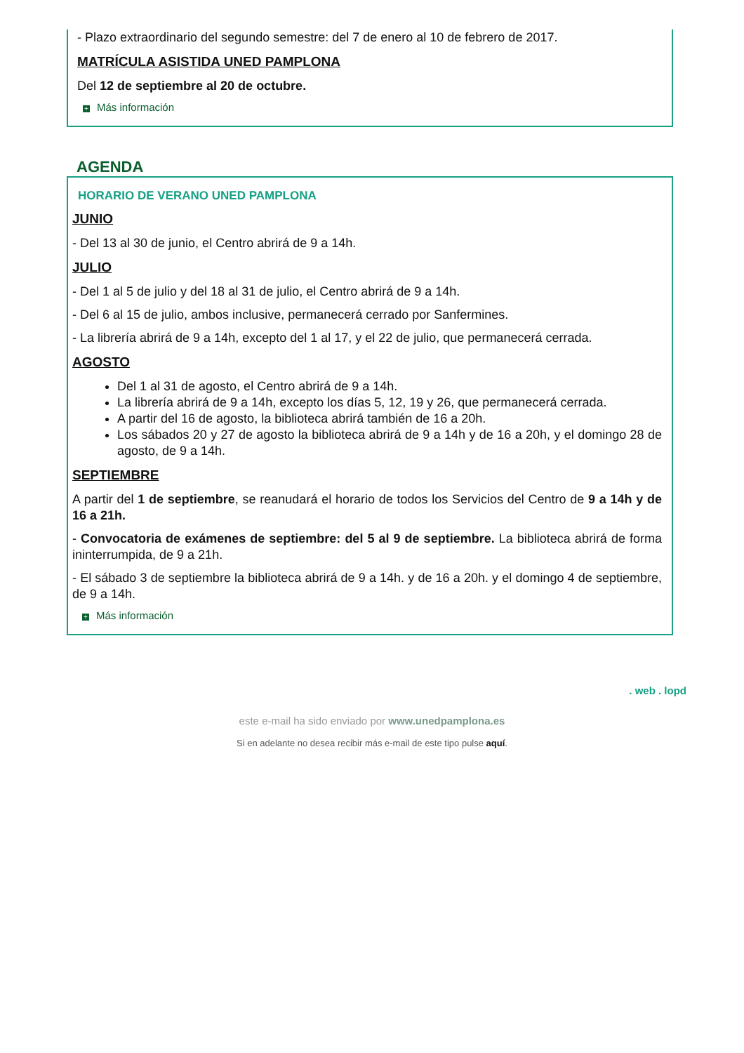- Plazo extraordinario del segundo semestre: del 7 de enero al 10 de febrero de 2017.
MATRÍCULA ASISTIDA UNED PAMPLONA
Del 12 de septiembre al 20 de octubre.
+ Más información
AGENDA
HORARIO DE VERANO UNED PAMPLONA
JUNIO
- Del 13 al 30 de junio, el Centro abrirá de 9 a 14h.
JULIO
- Del 1 al 5 de julio y del 18 al 31 de julio, el Centro abrirá de 9 a 14h.
- Del 6 al 15 de julio, ambos inclusive, permanecerá cerrado por Sanfermines.
- La librería abrirá de 9 a 14h, excepto del 1 al 17, y el 22 de julio, que permanecerá cerrada.
AGOSTO
Del 1 al 31 de agosto, el Centro abrirá de 9 a 14h.
La librería abrirá de 9 a 14h, excepto los días 5, 12, 19 y 26, que permanecerá cerrada.
A partir del 16 de agosto, la biblioteca abrirá también de 16 a 20h.
Los sábados 20 y 27 de agosto la biblioteca abrirá de 9 a 14h y de 16 a 20h, y el domingo 28 de agosto, de 9 a 14h.
SEPTIEMBRE
A partir del 1 de septiembre, se reanudará el horario de todos los Servicios del Centro de 9 a 14h y de 16 a 21h.
- Convocatoria de exámenes de septiembre: del 5 al 9 de septiembre. La biblioteca abrirá de forma ininterrumpida, de 9 a 21h.
- El sábado 3 de septiembre la biblioteca abrirá de 9 a 14h. y de 16 a 20h. y el domingo 4 de septiembre, de 9 a 14h.
+ Más información
. web . lopd
este e-mail ha sido enviado por www.unedpamplona.es
Si en adelante no desea recibir más e-mail de este tipo pulse aquí.